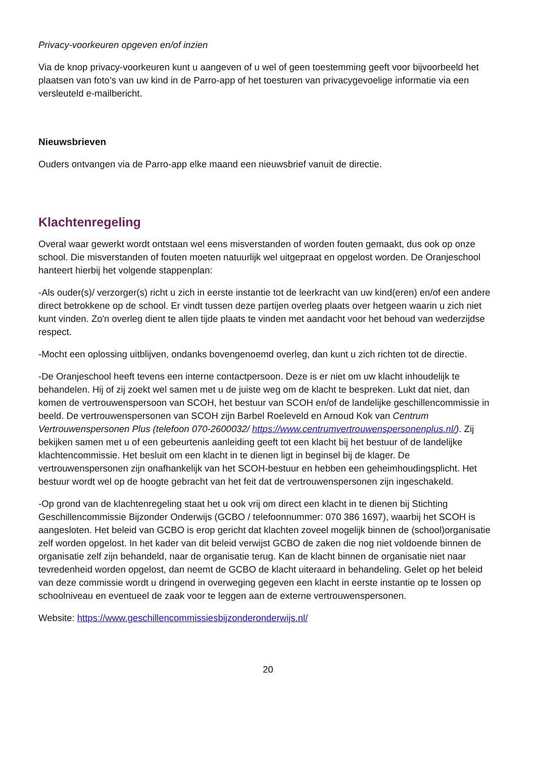Privacy-voorkeuren opgeven en/of inzien
Via de knop privacy-voorkeuren kunt u aangeven of u wel of geen toestemming geeft voor bijvoorbeeld het plaatsen van foto’s van uw kind in de Parro-app of het toesturen van privacygevoelige informatie via een versleuteld e-mailbericht.
Nieuwsbrieven
Ouders ontvangen via de Parro-app elke maand een nieuwsbrief vanuit de directie.
Klachtenregeling
Overal waar gewerkt wordt ontstaan wel eens misverstanden of worden fouten gemaakt, dus ook op onze school. Die misverstanden of fouten moeten natuurlijk wel uitgepraat en opgelost worden. De Oranjeschool hanteert hierbij het volgende stappenplan:
-Als ouder(s)/ verzorger(s) richt u zich in eerste instantie tot de leerkracht van uw kind(eren) en/of een andere direct betrokkene op de school. Er vindt tussen deze partijen overleg plaats over hetgeen waarin u zich niet kunt vinden. Zo'n overleg dient te allen tijde plaats te vinden met aandacht voor het behoud van wederzijdse respect.
-Mocht een oplossing uitblijven, ondanks bovengenoemd overleg, dan kunt u zich richten tot de directie.
-De Oranjeschool heeft tevens een interne contactpersoon. Deze is er niet om uw klacht inhoudelijk te behandelen. Hij of zij zoekt wel samen met u de juiste weg om de klacht te bespreken. Lukt dat niet, dan komen de vertrouwenspersoon van SCOH, het bestuur van SCOH en/of de landelijke geschillencommissie in beeld. De vertrouwenspersonen van SCOH zijn Barbel Roeleveld en Arnoud Kok van Centrum Vertrouwenspersonen Plus (telefoon 070-2600032/ https://www.centrumvertrouwenspersonenplus.nl/). Zij bekijken samen met u of een gebeurtenis aanleiding geeft tot een klacht bij het bestuur of de landelijke klachtencommissie. Het besluit om een klacht in te dienen ligt in beginsel bij de klager. De vertrouwenspersonen zijn onafhankelijk van het SCOH-bestuur en hebben een geheimhoudingsplicht. Het bestuur wordt wel op de hoogte gebracht van het feit dat de vertrouwenspersonen zijn ingeschakeld.
-Op grond van de klachtenregeling staat het u ook vrij om direct een klacht in te dienen bij Stichting Geschillencommissie Bijzonder Onderwijs (GCBO / telefoonnummer: 070 386 1697), waarbij het SCOH is aangesloten. Het beleid van GCBO is erop gericht dat klachten zoveel mogelijk binnen de (school)organisatie zelf worden opgelost. In het kader van dit beleid verwijst GCBO de zaken die nog niet voldoende binnen de organisatie zelf zijn behandeld, naar de organisatie terug. Kan de klacht binnen de organisatie niet naar tevredenheid worden opgelost, dan neemt de GCBO de klacht uiteraard in behandeling. Gelet op het beleid van deze commissie wordt u dringend in overweging gegeven een klacht in eerste instantie op te lossen op schoolniveau en eventueel de zaak voor te leggen aan de externe vertrouwenspersonen.
Website: https://www.geschillencommissiesbijzonderonderwijs.nl/
20